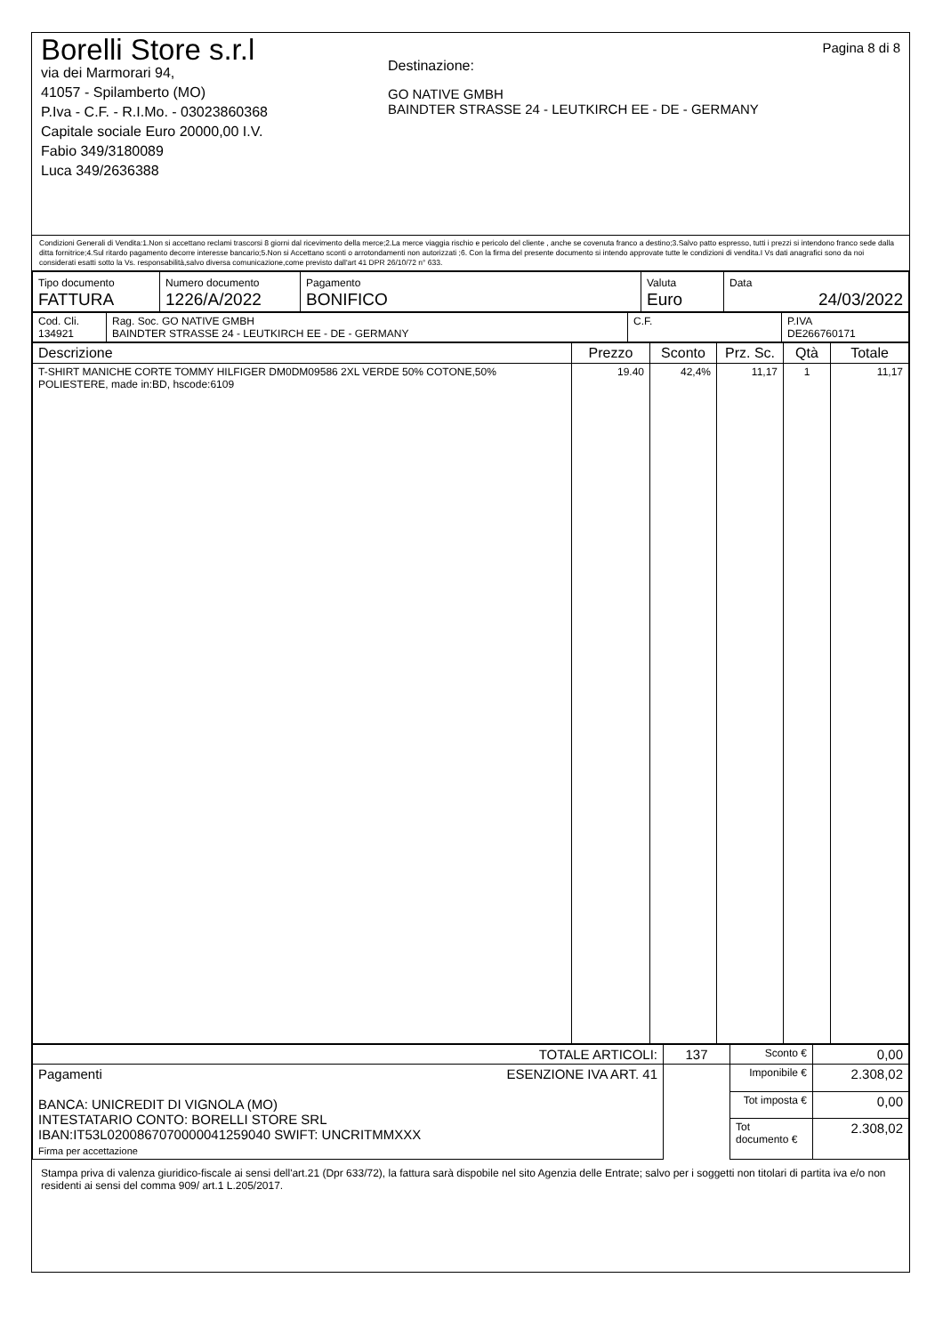Borelli Store s.r.l
via dei Marmorari 94,
41057 - Spilamberto (MO)
P.Iva - C.F. - R.I.Mo. - 03023860368
Capitale sociale Euro 20000,00 I.V.
Fabio 349/3180089
Luca 349/2636388
Destinazione:
GO NATIVE GMBH
BAINDTER STRASSE 24 - LEUTKIRCH EE - DE - GERMANY
Pagina 8 di 8
Condizioni Generali di Vendita:1.Non si accettano reclami trascorsi 8 giorni dal ricevimento della merce;2.La merce viaggia rischio e pericolo del cliente , anche se covenuta franco a destino;3.Salvo patto espresso, tutti i prezzi si intendono franco sede dalla ditta fornitrice;4.Sul ritardo pagamento decorre interesse bancario;5.Non si Accettano sconti o arrotondamenti non autorizzati ;6. Con la firma del presente documento si intendo approvate tutte le condizioni di vendita.I Vs dati anagrafici sono da noi considerati esatti sotto la Vs. responsabilità,salvo diversa comunicazione,come previsto dall'art 41 DPR 26/10/72 n° 633.
| Tipo documento FATTURA | Numero documento 1226/A/2022 | Pagamento BONIFICO | Valuta Euro | Data 24/03/2022 |
| Cod. Cli. 134921 | Rag. Soc. GO NATIVE GMBH BAINDTER STRASSE 24 - LEUTKIRCH EE - DE - GERMANY | C.F. | P.IVA DE266760171 |
| Descrizione | Prezzo | Sconto | Prz. Sc. | Qtà | Totale |
| --- | --- | --- | --- | --- | --- |
| T-SHIRT MANICHE CORTE TOMMY HILFIGER DM0DM09586 2XL VERDE 50% COTONE,50% POLIESTERE, made in:BD, hscode:6109 | 19.40 | 42,4% | 11,17 | 1 | 11,17 |
| TOTALE ARTICOLI: | 137 | Sconto € | 0,00 |
| Pagamenti ESENZIONE IVA ART. 41 BANCA: UNICREDIT DI VIGNOLA (MO) INTESTATARIO CONTO: BORELLI STORE SRL IBAN:IT53L0200867070000041259040 SWIFT: UNCRITMMXXX Firma per accettazione | | Imponibile € | 2.308,02 |
| | | Tot imposta € | 0,00 |
| | | Tot documento € | 2.308,02 |
Stampa priva di valenza giuridico-fiscale ai sensi dell'art.21 (Dpr 633/72), la fattura sarà dispobile nel sito Agenzia delle Entrate; salvo per i soggetti non titolari di partita iva e/o non residenti ai sensi del comma 909/ art.1 L.205/2017.